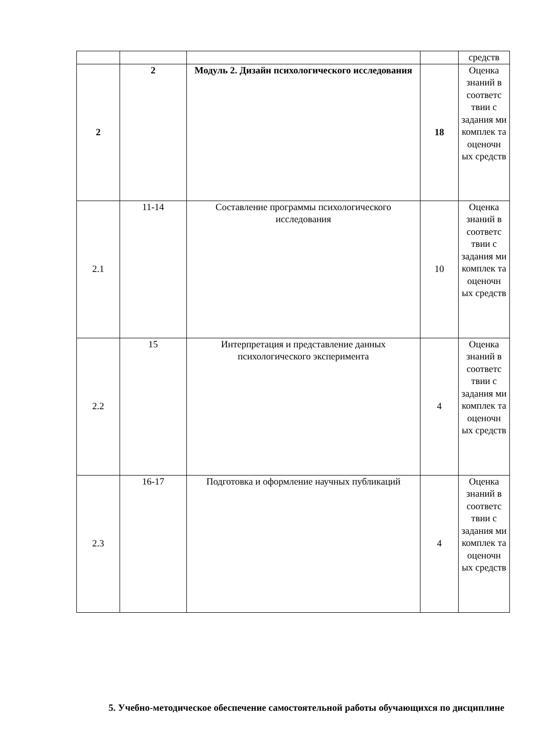| | | | | средств |
| 2 | 2 | Модуль 2. Дизайн психологического исследования | 18 | Оценка знаний в соответс твии с задания ми комплек та оценочн ых средств |
| 2.1 | 11-14 | Составление программы психологического исследования | 10 | Оценка знаний в соответс твии с задания ми комплек та оценочн ых средств |
| 2.2 | 15 | Интерпретация и представление данных психологического эксперимента | 4 | Оценка знаний в соответс твии с задания ми комплек та оценочн ых средств |
| 2.3 | 16-17 | Подготовка и оформление научных публикаций | 4 | Оценка знаний в соответс твии с задания ми комплек та оценочн ых средств |
5. Учебно-методическое обеспечение самостоятельной работы обучающихся по дисциплине